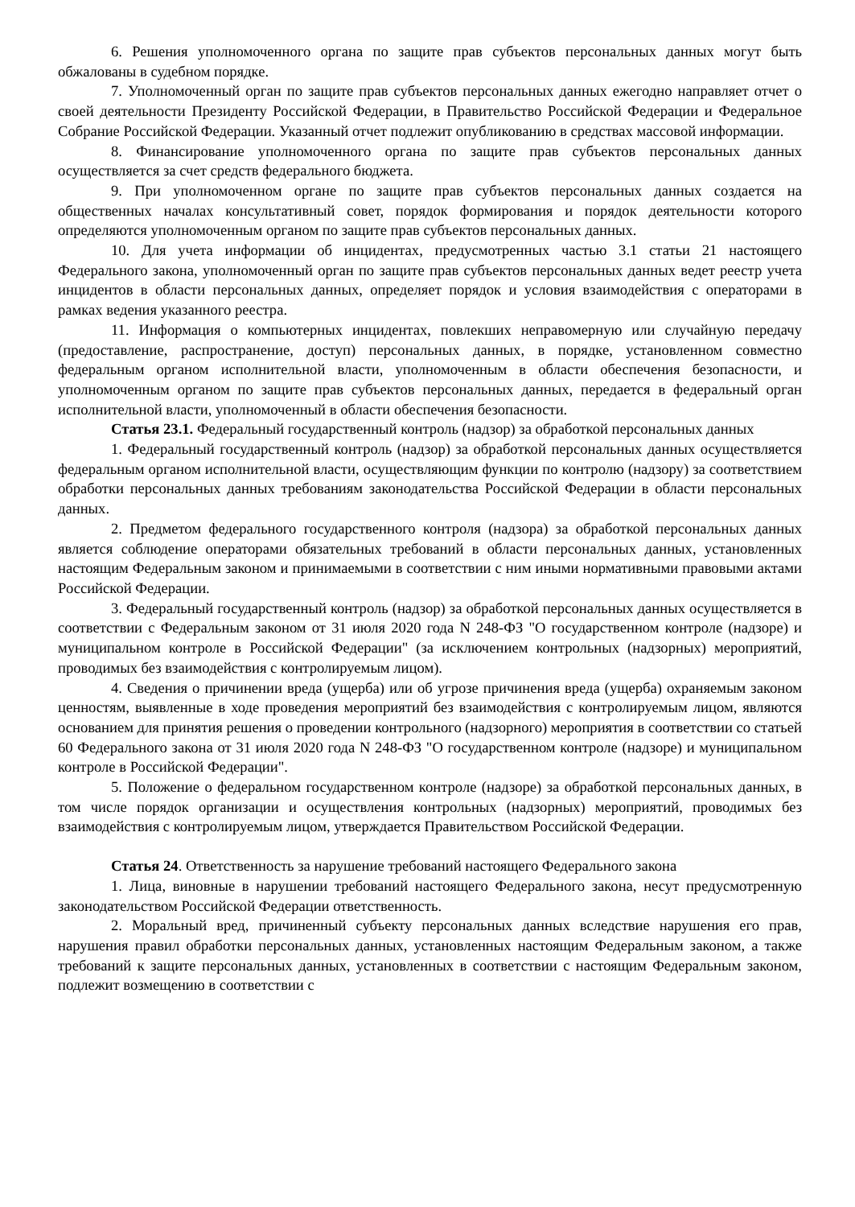6. Решения уполномоченного органа по защите прав субъектов персональных данных могут быть обжалованы в судебном порядке.
7. Уполномоченный орган по защите прав субъектов персональных данных ежегодно направляет отчет о своей деятельности Президенту Российской Федерации, в Правительство Российской Федерации и Федеральное Собрание Российской Федерации. Указанный отчет подлежит опубликованию в средствах массовой информации.
8. Финансирование уполномоченного органа по защите прав субъектов персональных данных осуществляется за счет средств федерального бюджета.
9. При уполномоченном органе по защите прав субъектов персональных данных создается на общественных началах консультативный совет, порядок формирования и порядок деятельности которого определяются уполномоченным органом по защите прав субъектов персональных данных.
10. Для учета информации об инцидентах, предусмотренных частью 3.1 статьи 21 настоящего Федерального закона, уполномоченный орган по защите прав субъектов персональных данных ведет реестр учета инцидентов в области персональных данных, определяет порядок и условия взаимодействия с операторами в рамках ведения указанного реестра.
11. Информация о компьютерных инцидентах, повлекших неправомерную или случайную передачу (предоставление, распространение, доступ) персональных данных, в порядке, установленном совместно федеральным органом исполнительной власти, уполномоченным в области обеспечения безопасности, и уполномоченным органом по защите прав субъектов персональных данных, передается в федеральный орган исполнительной власти, уполномоченный в области обеспечения безопасности.
Статья 23.1. Федеральный государственный контроль (надзор) за обработкой персональных данных
1. Федеральный государственный контроль (надзор) за обработкой персональных данных осуществляется федеральным органом исполнительной власти, осуществляющим функции по контролю (надзору) за соответствием обработки персональных данных требованиям законодательства Российской Федерации в области персональных данных.
2. Предметом федерального государственного контроля (надзора) за обработкой персональных данных является соблюдение операторами обязательных требований в области персональных данных, установленных настоящим Федеральным законом и принимаемыми в соответствии с ним иными нормативными правовыми актами Российской Федерации.
3. Федеральный государственный контроль (надзор) за обработкой персональных данных осуществляется в соответствии с Федеральным законом от 31 июля 2020 года N 248-ФЗ "О государственном контроле (надзоре) и муниципальном контроле в Российской Федерации" (за исключением контрольных (надзорных) мероприятий, проводимых без взаимодействия с контролируемым лицом).
4. Сведения о причинении вреда (ущерба) или об угрозе причинения вреда (ущерба) охраняемым законом ценностям, выявленные в ходе проведения мероприятий без взаимодействия с контролируемым лицом, являются основанием для принятия решения о проведении контрольного (надзорного) мероприятия в соответствии со статьей 60 Федерального закона от 31 июля 2020 года N 248-ФЗ "О государственном контроле (надзоре) и муниципальном контроле в Российской Федерации".
5. Положение о федеральном государственном контроле (надзоре) за обработкой персональных данных, в том числе порядок организации и осуществления контрольных (надзорных) мероприятий, проводимых без взаимодействия с контролируемым лицом, утверждается Правительством Российской Федерации.
Статья 24. Ответственность за нарушение требований настоящего Федерального закона
1. Лица, виновные в нарушении требований настоящего Федерального закона, несут предусмотренную законодательством Российской Федерации ответственность.
2. Моральный вред, причиненный субъекту персональных данных вследствие нарушения его прав, нарушения правил обработки персональных данных, установленных настоящим Федеральным законом, а также требований к защите персональных данных, установленных в соответствии с настоящим Федеральным законом, подлежит возмещению в соответствии с